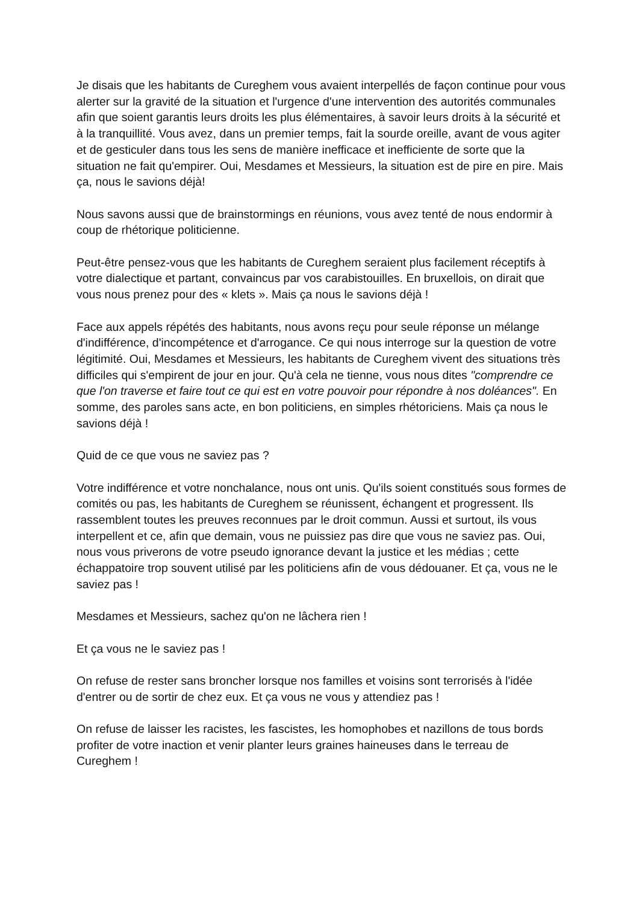Je disais que les habitants de Cureghem vous avaient interpellés de façon continue pour vous alerter sur la gravité de la situation et l'urgence d'une intervention des autorités communales afin que soient garantis leurs droits les plus élémentaires, à savoir leurs droits à la sécurité et à la tranquillité. Vous avez, dans un premier temps, fait la sourde oreille, avant de vous agiter et de gesticuler dans tous les sens de manière inefficace et inefficiente de sorte que la situation ne fait qu'empirer. Oui, Mesdames et Messieurs, la situation est de pire en pire. Mais ça, nous le savions déjà!
Nous savons aussi que de brainstormings en réunions, vous avez tenté de nous endormir à coup de rhétorique politicienne.
Peut-être pensez-vous que les habitants de Cureghem seraient plus facilement réceptifs à votre dialectique et partant, convaincus par vos carabistouilles. En bruxellois, on dirait que vous nous prenez pour des « klets ». Mais ça nous le savions déjà !
Face aux appels répétés des habitants, nous avons reçu pour seule réponse un mélange d'indifférence, d'incompétence et d'arrogance. Ce qui nous interroge sur la question de votre légitimité. Oui, Mesdames et Messieurs, les habitants de Cureghem vivent des situations très difficiles qui s'empirent de jour en jour. Qu'à cela ne tienne, vous nous dites "comprendre ce que l'on traverse et faire tout ce qui est en votre pouvoir pour répondre à nos doléances". En somme, des paroles sans acte, en bon politiciens, en simples rhétoriciens. Mais ça nous le savions déjà !
Quid de ce que vous ne saviez pas ?
Votre indifférence et votre nonchalance, nous ont unis. Qu'ils soient constitués sous formes de comités ou pas, les habitants de Cureghem se réunissent, échangent et progressent. Ils rassemblent toutes les preuves reconnues par le droit commun. Aussi et surtout, ils vous interpellent et ce, afin que demain, vous ne puissiez pas dire que vous ne saviez pas. Oui, nous vous priverons de votre pseudo ignorance devant la justice et les médias ; cette échappatoire trop souvent utilisé par les politiciens afin de vous dédouaner. Et ça, vous ne le saviez pas !
Mesdames et Messieurs, sachez qu'on ne lâchera rien !
Et ça vous ne le saviez pas !
On refuse de rester sans broncher lorsque nos familles et voisins sont terrorisés à l'idée d'entrer ou de sortir de chez eux. Et ça vous ne vous y attendiez pas !
On refuse de laisser les racistes, les fascistes, les homophobes et nazillons de tous bords profiter de votre inaction et venir planter leurs graines haineuses dans le terreau de Cureghem !